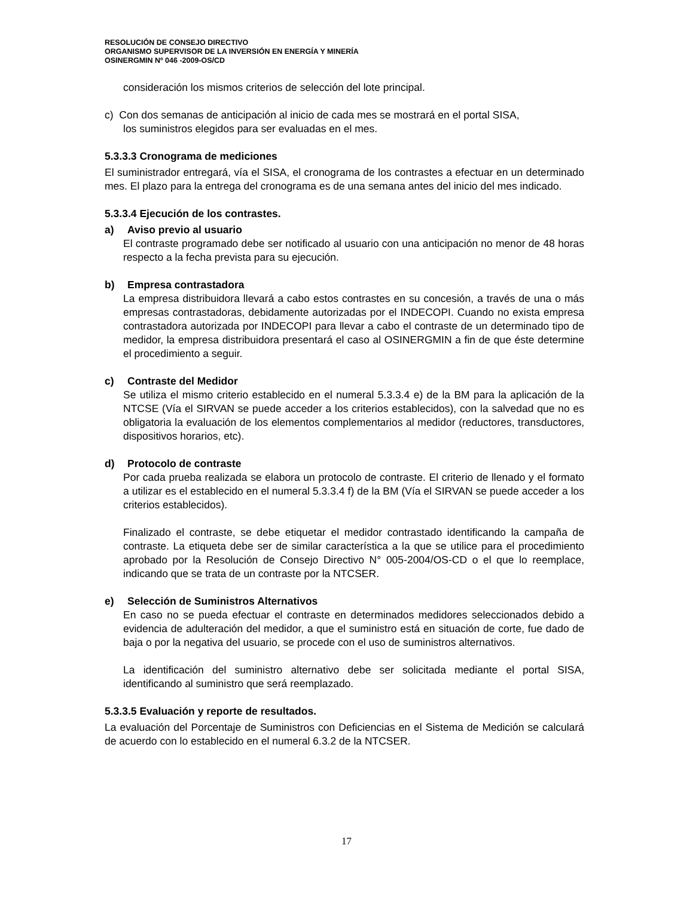RESOLUCIÓN DE CONSEJO DIRECTIVO
ORGANISMO SUPERVISOR DE LA INVERSIÓN EN ENERGÍA Y MINERÍA
OSINERGMIN Nº 046 -2009-OS/CD
consideración los mismos criterios de selección del lote principal.
c) Con dos semanas de anticipación al inicio de cada mes se mostrará en el portal SISA,
los suministros elegidos para ser evaluadas en el mes.
5.3.3.3 Cronograma de mediciones
El suministrador entregará, vía el SISA, el cronograma de los contrastes a efectuar en un determinado mes. El plazo para la entrega del cronograma es de una semana antes del inicio del mes indicado.
5.3.3.4 Ejecución de los contrastes.
a) Aviso previo al usuario
El contraste programado debe ser notificado al usuario con una anticipación no menor de 48 horas respecto a la fecha prevista para su ejecución.
b) Empresa contrastadora
La empresa distribuidora llevará a cabo estos contrastes en su concesión, a través de una o más empresas contrastadoras, debidamente autorizadas por el INDECOPI. Cuando no exista empresa contrastadora autorizada por INDECOPI para llevar a cabo el contraste de un determinado tipo de medidor, la empresa distribuidora presentará el caso al OSINERGMIN a fin de que éste determine el procedimiento a seguir.
c) Contraste del Medidor
Se utiliza el mismo criterio establecido en el numeral 5.3.3.4 e) de la BM para la aplicación de la NTCSE (Vía el SIRVAN se puede acceder a los criterios establecidos), con la salvedad que no es obligatoria la evaluación de los elementos complementarios al medidor (reductores, transductores, dispositivos horarios, etc).
d) Protocolo de contraste
Por cada prueba realizada se elabora un protocolo de contraste. El criterio de llenado y el formato a utilizar es el establecido en el numeral 5.3.3.4 f) de la BM (Vía el SIRVAN se puede acceder a los criterios establecidos).
Finalizado el contraste, se debe etiquetar el medidor contrastado identificando la campaña de contraste. La etiqueta debe ser de similar característica a la que se utilice para el procedimiento aprobado por la Resolución de Consejo Directivo N° 005-2004/OS-CD o el que lo reemplace, indicando que se trata de un contraste por la NTCSER.
e) Selección de Suministros Alternativos
En caso no se pueda efectuar el contraste en determinados medidores seleccionados debido a evidencia de adulteración del medidor, a que el suministro está en situación de corte, fue dado de baja o por la negativa del usuario, se procede con el uso de suministros alternativos.
La identificación del suministro alternativo debe ser solicitada mediante el portal SISA, identificando al suministro que será reemplazado.
5.3.3.5 Evaluación y reporte de resultados.
La evaluación del Porcentaje de Suministros con Deficiencias en el Sistema de Medición se calculará de acuerdo con lo establecido en el numeral 6.3.2 de la NTCSER.
17